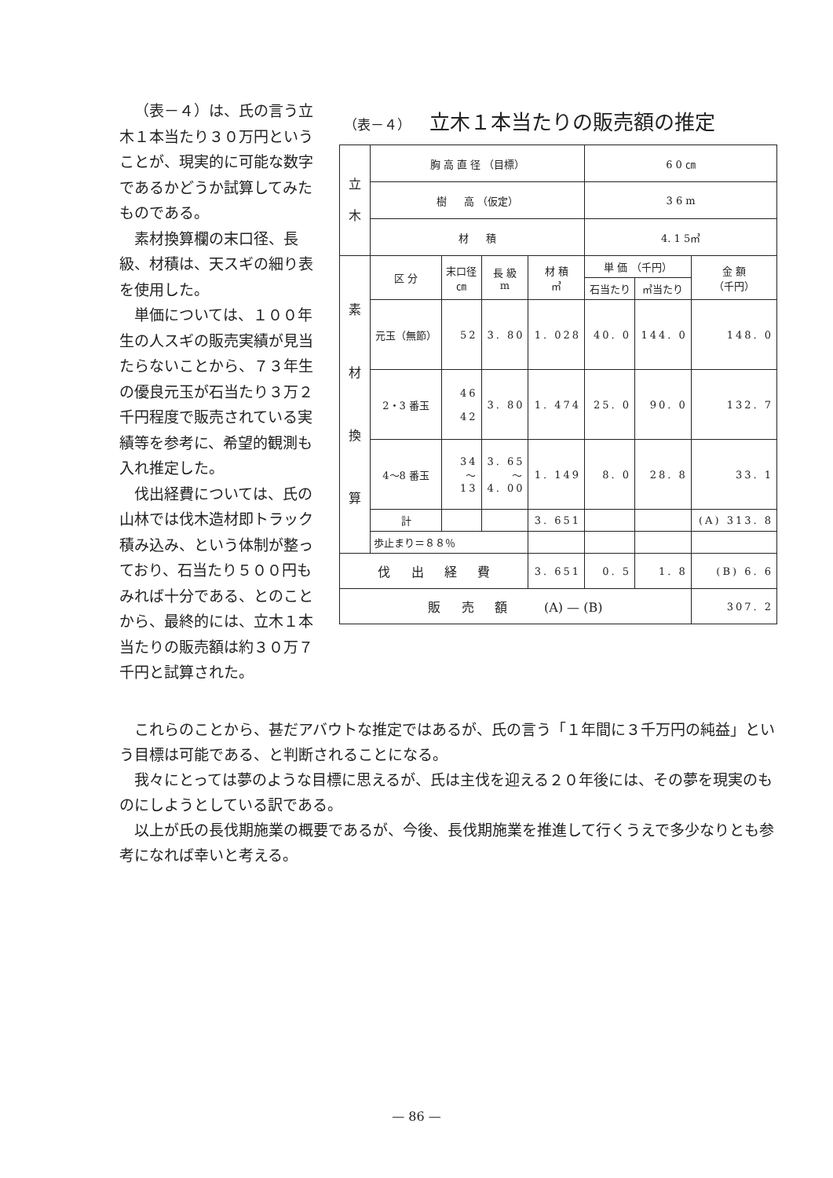（表－４）は、氏の言う立木１本当たり３０万円ということが、現実的に可能な数字であるかどうか試算してみたものである。
素材換算欄の末口径、長級、材積は、天スギの細り表を使用した。
単価については、１００年生の人スギの販売実績が見当たらないことから、７３年生の優良元玉が石当たり３万２千円程度で販売されている実績等を参考に、希望的観測も入れ推定した。
伐出経費については、氏の山林では伐木造材即トラック積み込み、という体制が整っており、石当たり５００円もみれば十分である、とのことから、最終的には、立木１本当たりの販売額は約３０万７千円と試算された。
（表－４） 立木１本当たりの販売額の推定
| 立 木 | 胸 高 直 径 （目標） | | | | 6 0 ㎝ | | |
| | 樹 高 （仮定） | | | | 3 6 m | | |
| | 材 積 | | | | 4. 1 5㎥ | | |
| 素 材 換 算 | 区 分 | 末口径 ㎝ | 長 級 m | 材 積 ㎥ | 単 価 （千円） | | 金 額 （千円） |
| | | | | | 石当たり | ㎥当たり | |
| | 元玉（無節） | 52 | 3. 80 | 1. 028 | 40. 0 | 144. 0 | 148. 0 |
| | 2・3 番玉 | 46 42 | 3. 80 | 1. 474 | 25. 0 | 90. 0 | 132. 7 |
| | 4～8 番玉 | 34 ～ 13 | 3. 65 ～ 4. 00 | 1. 149 | 8. 0 | 28. 8 | 33. 1 |
| | 計 | | | 3. 651 | | | (A) 313. 8 |
| | 歩止まり＝８８％ | | | | | | |
| 伐 出 経 費 | | | | 3. 651 | 0. 5 | 1. 8 | (B) 6. 6 |
| 販 売 額 (A) — (B) | | | | | | | 307. 2 |
これらのことから、甚だアバウトな推定ではあるが、氏の言う「１年間に３千万円の純益」という目標は可能である、と判断されることになる。
我々にとっては夢のような目標に思えるが、氏は主伐を迎える２０年後には、その夢を現実のものにしようとしている訳である。
以上が氏の長伐期施業の概要であるが、今後、長伐期施業を推進して行くうえで多少なりとも参考になれば幸いと考える。
— 86 —